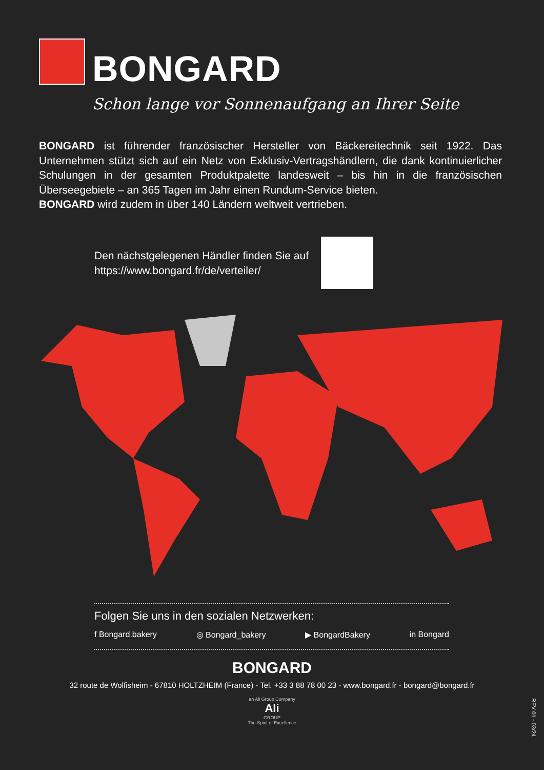BONGARD
Schon lange vor Sonnenaufgang an Ihrer Seite
BONGARD ist führender französischer Hersteller von Bäckereitechnik seit 1922. Das Unternehmen stützt sich auf ein Netz von Exklusiv-Vertragshändlern, die dank kontinuierlicher Schulungen in der gesamten Produktpalette landesweit – bis hin in die französischen Überseegebiete – an 365 Tagen im Jahr einen Rundum-Service bieten.
BONGARD wird zudem in über 140 Ländern weltweit vertrieben.
Den nächstgelegenen Händler finden Sie auf
https://www.bongard.fr/de/verteiler/
Folgen Sie uns in den sozialen Netzwerken:
f Bongard.bakery ◎ Bongard_bakery ▶ BongardBakery in Bongard
BONGARD
32 route de Wolfisheim - 67810 HOLTZHEIM (France) - Tel. +33 3 88 78 00 23 - www.bongard.fr - bongard@bongard.fr
an Ali Group Company
Ali
GROUP
The Spirit of Excellence
REV 01 - 03/24